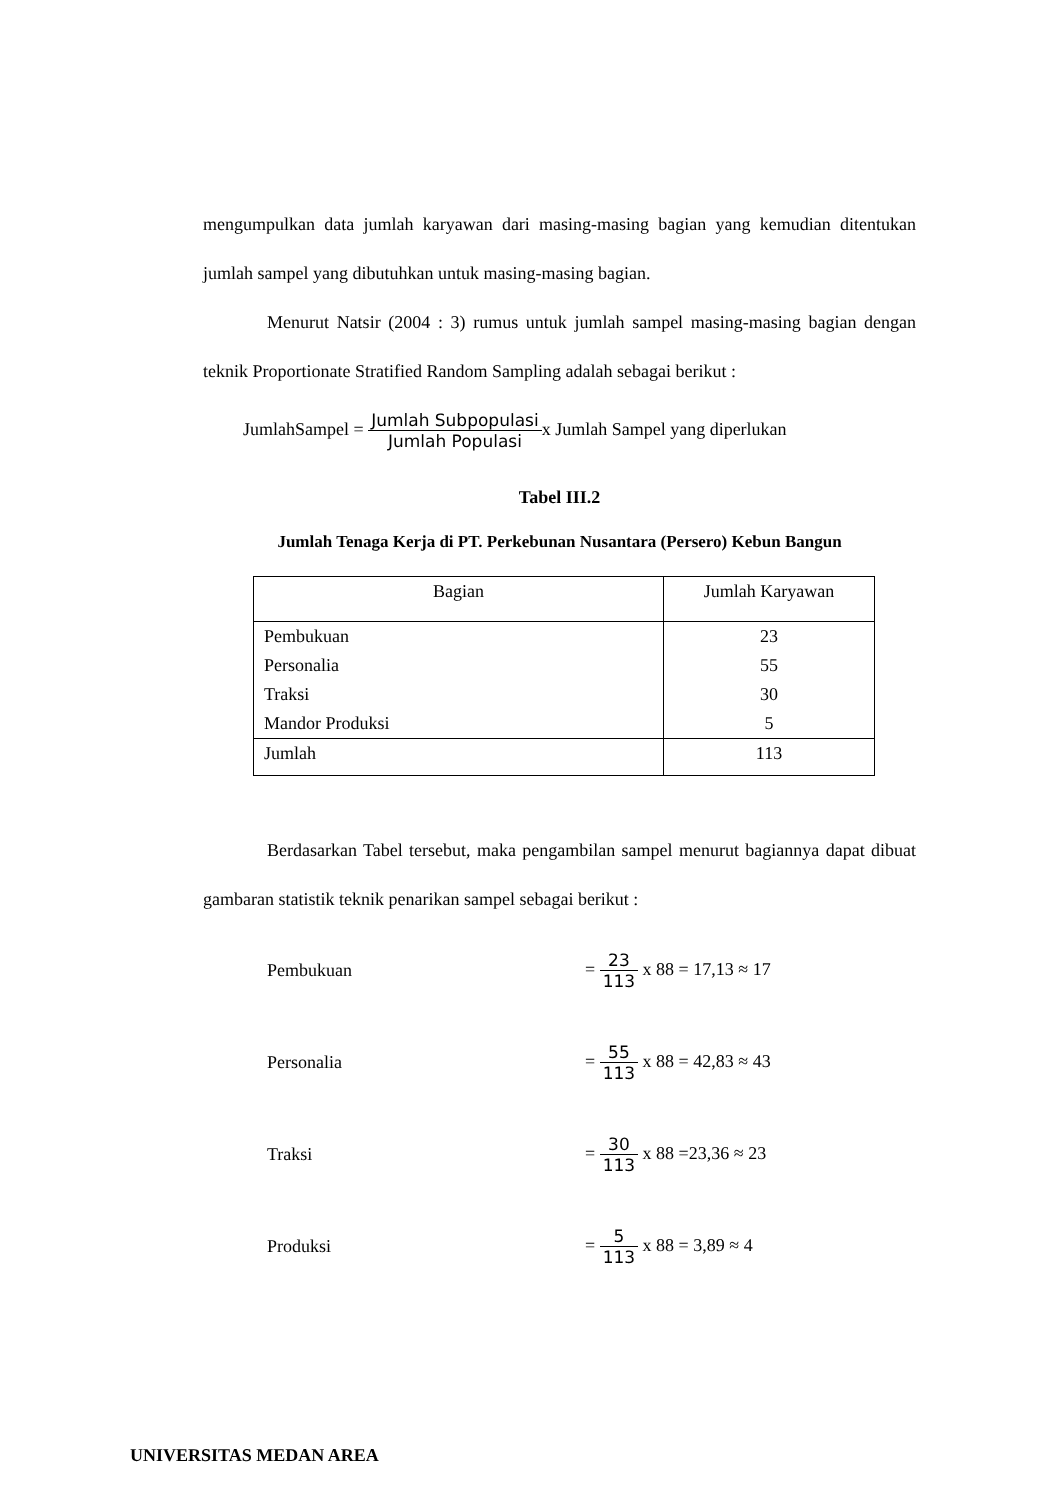mengumpulkan data jumlah karyawan dari masing-masing bagian yang kemudian ditentukan jumlah sampel yang dibutuhkan untuk masing-masing bagian.
Menurut Natsir (2004 : 3) rumus untuk jumlah sampel masing-masing bagian dengan teknik Proportionate Stratified Random Sampling adalah sebagai berikut :
JumlahSampel = Jumlah Subpopulasi Jumlah Populasix Jumlah Sampel yang diperlukan
Tabel III.2
Jumlah Tenaga Kerja di PT. Perkebunan Nusantara (Persero) Kebun Bangun
| Bagian | Jumlah Karyawan |
| --- | --- |
| Pembukuan | 23 |
| Personalia | 55 |
| Traksi | 30 |
| Mandor Produksi | 5 |
| Jumlah | 113 |
Berdasarkan Tabel tersebut, maka pengambilan sampel menurut bagiannya dapat dibuat gambaran statistik teknik penarikan sampel sebagai berikut :
Pembukuan = 23 113 x 88 = 17,13 ≈ 17
Personalia = 55 113 x 88 = 42,83 ≈ 43
Traksi = 30 113 x 88 =23,36 ≈ 23
Produksi = 5 113 x 88 = 3,89 ≈ 4
UNIVERSITAS MEDAN AREA